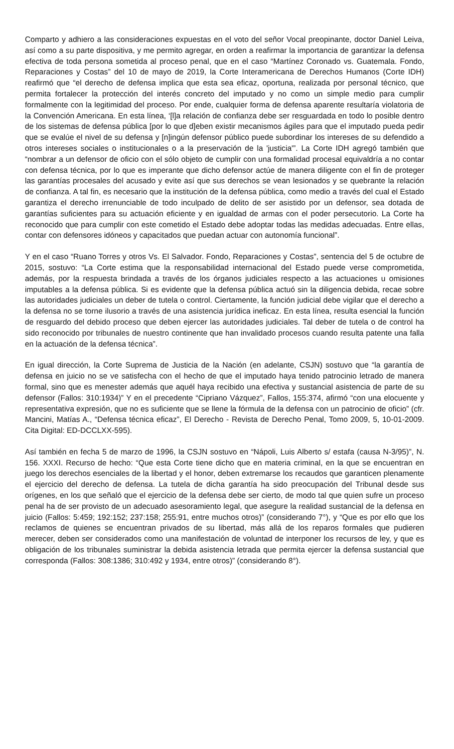Comparto y adhiero a las consideraciones expuestas en el voto del señor Vocal preopinante, doctor Daniel Leiva, así como a su parte dispositiva, y me permito agregar, en orden a reafirmar la importancia de garantizar la defensa efectiva de toda persona sometida al proceso penal, que en el caso “Martínez Coronado vs. Guatemala. Fondo, Reparaciones y Costas” del 10 de mayo de 2019, la Corte Interamericana de Derechos Humanos (Corte IDH) reafirmó que “el derecho de defensa implica que esta sea eficaz, oportuna, realizada por personal técnico, que permita fortalecer la protección del interés concreto del imputado y no como un simple medio para cumplir formalmente con la legitimidad del proceso. Por ende, cualquier forma de defensa aparente resultaría violatoria de la Convención Americana. En esta línea, ‘[l]a relación de confianza debe ser resguardada en todo lo posible dentro de los sistemas de defensa pública [por lo que d]eben existir mecanismos ágiles para que el imputado pueda pedir que se evalúe el nivel de su defensa y [n]ingún defensor público puede subordinar los intereses de su defendido a otros intereses sociales o institucionales o a la preservación de la 'justicia'”. La Corte IDH agregó también que “nombrar a un defensor de oficio con el sólo objeto de cumplir con una formalidad procesal equivaldría a no contar con defensa técnica, por lo que es imperante que dicho defensor actúe de manera diligente con el fin de proteger las garantías procesales del acusado y evite así que sus derechos se vean lesionados y se quebrante la relación de confianza. A tal fin, es necesario que la institución de la defensa pública, como medio a través del cual el Estado garantiza el derecho irrenunciable de todo inculpado de delito de ser asistido por un defensor, sea dotada de garantías suficientes para su actuación eficiente y en igualdad de armas con el poder persecutorio. La Corte ha reconocido que para cumplir con este cometido el Estado debe adoptar todas las medidas adecuadas. Entre ellas, contar con defensores idóneos y capacitados que puedan actuar con autonomía funcional”.
Y en el caso “Ruano Torres y otros Vs. El Salvador. Fondo, Reparaciones y Costas”, sentencia del 5 de octubre de 2015, sostuvo: “La Corte estima que la responsabilidad internacional del Estado puede verse comprometida, además, por la respuesta brindada a través de los órganos judiciales respecto a las actuaciones u omisiones imputables a la defensa pública. Si es evidente que la defensa pública actuó sin la diligencia debida, recae sobre las autoridades judiciales un deber de tutela o control. Ciertamente, la función judicial debe vigilar que el derecho a la defensa no se torne ilusorio a través de una asistencia jurídica ineficaz. En esta línea, resulta esencial la función de resguardo del debido proceso que deben ejercer las autoridades judiciales. Tal deber de tutela o de control ha sido reconocido por tribunales de nuestro continente que han invalidado procesos cuando resulta patente una falla en la actuación de la defensa técnica”.
En igual dirección, la Corte Suprema de Justicia de la Nación (en adelante, CSJN) sostuvo que “la garantía de defensa en juicio no se ve satisfecha con el hecho de que el imputado haya tenido patrocinio letrado de manera formal, sino que es menester además que aquél haya recibido una efectiva y sustancial asistencia de parte de su defensor (Fallos: 310:1934)” Y en el precedente “Cipriano Vázquez”, Fallos, 155:374, afirmó “con una elocuente y representativa expresión, que no es suficiente que se llene la fórmula de la defensa con un patrocinio de oficio” (cfr. Mancini, Matías A., “Defensa técnica eficaz”, El Derecho - Revista de Derecho Penal, Tomo 2009, 5, 10-01-2009. Cita Digital: ED-DCCLXX-595).
Así también en fecha 5 de marzo de 1996, la CSJN sostuvo en “Nápoli, Luis Alberto s/ estafa (causa N-3/95)”, N. 156. XXXI. Recurso de hecho: “Que esta Corte tiene dicho que en materia criminal, en la que se encuentran en juego los derechos esenciales de la libertad y el honor, deben extremarse los recaudos que garanticen plenamente el ejercicio del derecho de defensa. La tutela de dicha garantía ha sido preocupación del Tribunal desde sus orígenes, en los que señaló que el ejercicio de la defensa debe ser cierto, de modo tal que quien sufre un proceso penal ha de ser provisto de un adecuado asesoramiento legal, que asegure la realidad sustancial de la defensa en juicio (Fallos: 5:459; 192:152; 237:158; 255:91, entre muchos otros)” (considerando 7°), y “Que es por ello que los reclamos de quienes se encuentran privados de su libertad, más allá de los reparos formales que pudieren merecer, deben ser considerados como una manifestación de voluntad de interponer los recursos de ley, y que es obligación de los tribunales suministrar la debida asistencia letrada que permita ejercer la defensa sustancial que corresponda (Fallos: 308:1386; 310:492 y 1934, entre otros)” (considerando 8°).